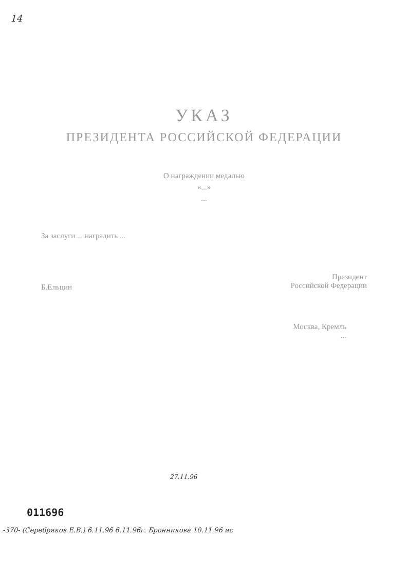14
УКАЗ
ПРЕЗИДЕНТА РОССИЙСКОЙ ФЕДЕРАЦИИ
О награждении медалью
«...»
...
За заслуги ... наградить ...
Б.Ельцин Президент
Российской Федерации
Москва, Кремль
...
27.11.96
011696
-370- (Серебряков Е.В.) 6.11.96 6.11.96г. Бронникова 10.11.96 ис